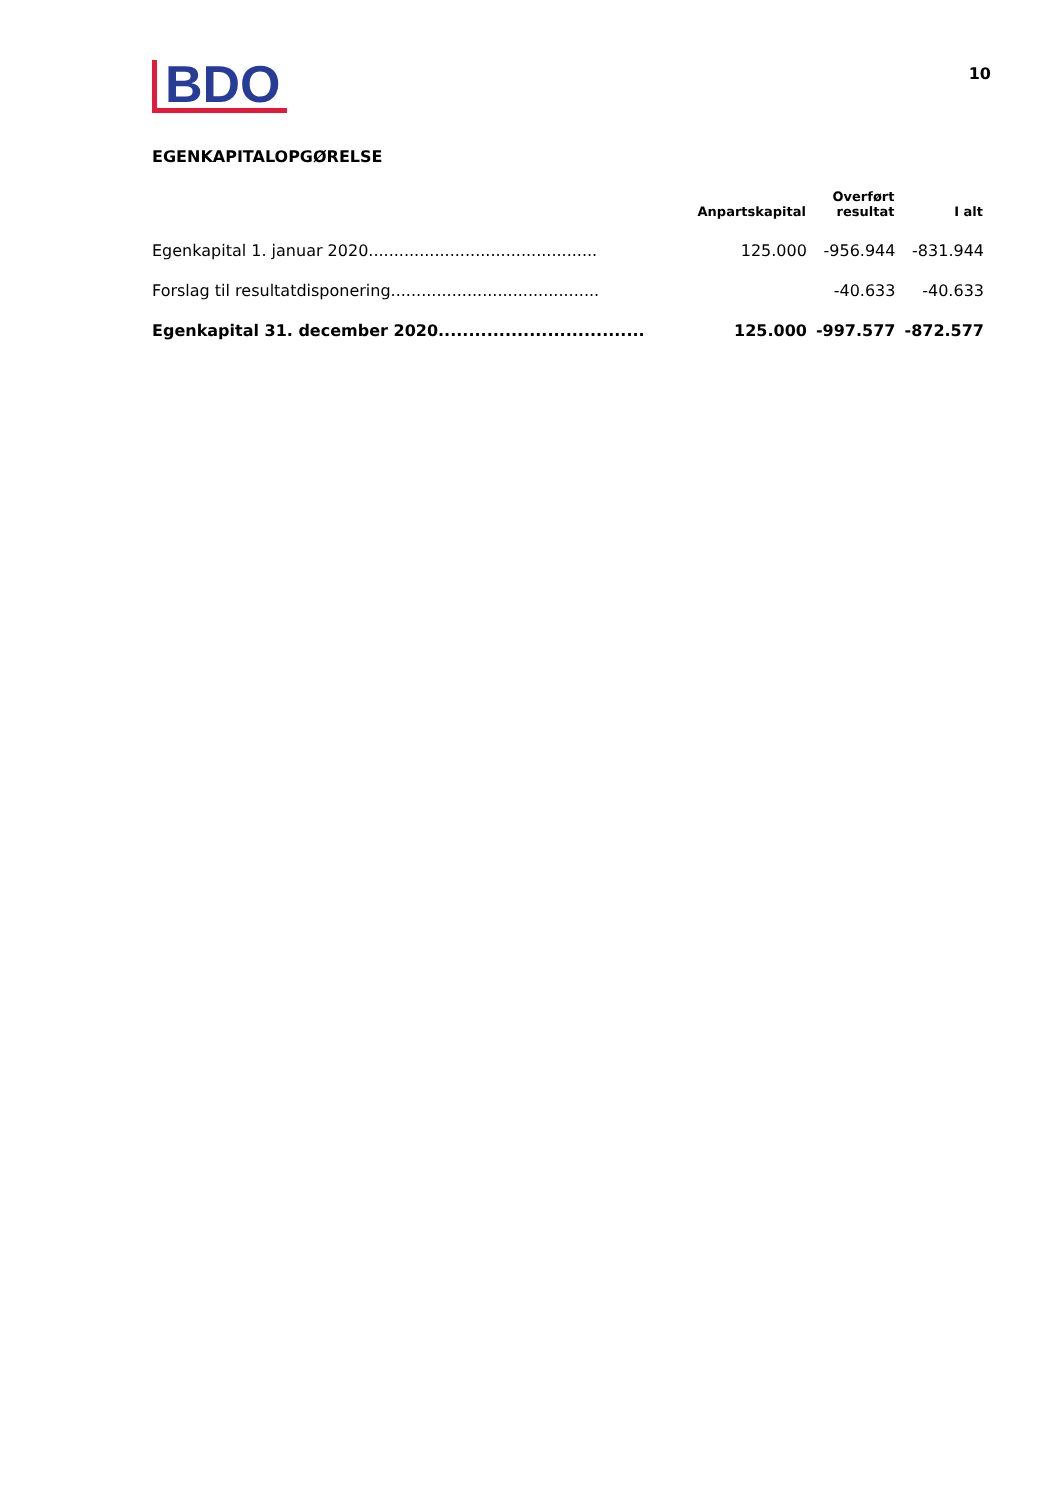BDO
10
EGENKAPITALOPGØRELSE
| | Anpartskapital | Overført resultat | I alt |
| --- | --- | --- | --- |
| Egenkapital 1. januar 2020............................................. | 125.000 | -956.944 | -831.944 |
| Forslag til resultatdisponering......................................... | | -40.633 | -40.633 |
| Egenkapital 31. december 2020.................................. | 125.000 | -997.577 | -872.577 |